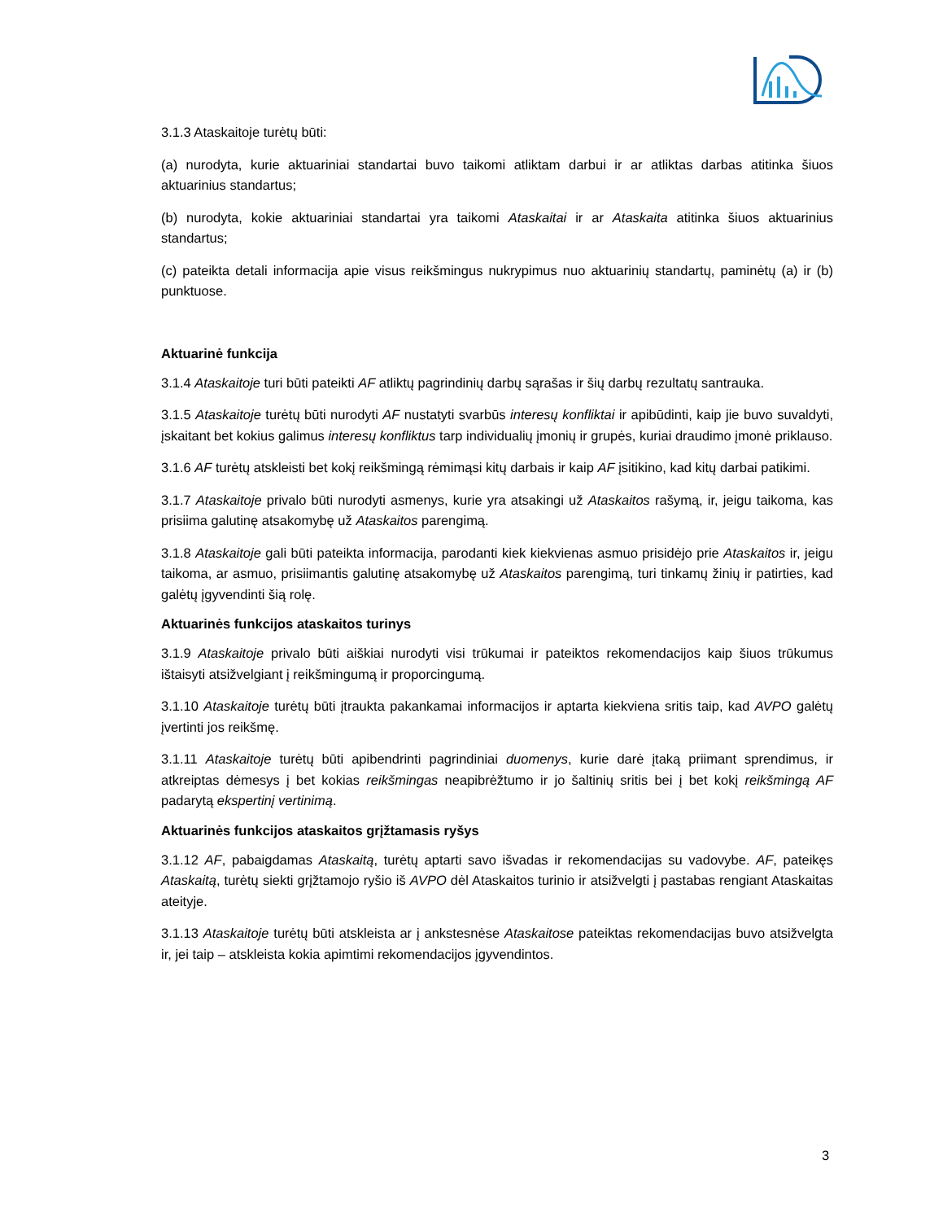3.1.3 Ataskaitoje turėtų būti:
(a) nurodyta, kurie aktuariniai standartai buvo taikomi atliktam darbui ir ar atliktas darbas atitinka šiuos aktuarinius standartus;
(b) nurodyta, kokie aktuariniai standartai yra taikomi Ataskaitai ir ar Ataskaita atitinka šiuos aktuarinius standartus;
(c) pateikta detali informacija apie visus reikšmingus nukrypimus nuo aktuarinių standartų, paminėtų (a) ir (b) punktuose.
Aktuarinė funkcija
3.1.4 Ataskaitoje turi būti pateikti AF atliktų pagrindinių darbų sąrašas ir šių darbų rezultatų santrauka.
3.1.5 Ataskaitoje turėtų būti nurodyti AF nustatyti svarbūs interesų konfliktai ir apibūdinti, kaip jie buvo suvaldyti, įskaitant bet kokius galimus interesų konfliktus tarp individualių įmonių ir grupės, kuriai draudimo įmonė priklauso.
3.1.6 AF turėtų atskleisti bet kokį reikšmingą rėmimąsi kitų darbais ir kaip AF įsitikino, kad kitų darbai patikimi.
3.1.7 Ataskaitoje privalo būti nurodyti asmenys, kurie yra atsakingi už Ataskaitos rašymą, ir, jeigu taikoma, kas prisiima galutinę atsakomybę už Ataskaitos parengimą.
3.1.8 Ataskaitoje gali būti pateikta informacija, parodanti kiek kiekvienas asmuo prisidėjo prie Ataskaitos ir, jeigu taikoma, ar asmuo, prisiimantis galutinę atsakomybę už Ataskaitos parengimą, turi tinkamų žinių ir patirties, kad galėtų įgyvendinti šią rolę.
Aktuarinės funkcijos ataskaitos turinys
3.1.9 Ataskaitoje privalo būti aiškiai nurodyti visi trūkumai ir pateiktos rekomendacijos kaip šiuos trūkumus ištaisyti atsižvelgiant į reikšmingumą ir proporcingumą.
3.1.10 Ataskaitoje turėtų būti įtraukta pakankamai informacijos ir aptarta kiekviena sritis taip, kad AVPO galėtų įvertinti jos reikšmę.
3.1.11 Ataskaitoje turėtų būti apibendrinti pagrindiniai duomenys, kurie darė įtaką priimant sprendimus, ir atkreiptas dėmesys į bet kokias reikšmingas neapibrėžtumo ir jo šaltinių sritis bei į bet kokį reikšmingą AF padarytą ekspertinį vertinimą.
Aktuarinės funkcijos ataskaitos grįžtamasis ryšys
3.1.12 AF, pabaigdamas Ataskaitą, turėtų aptarti savo išvadas ir rekomendacijas su vadovybe. AF, pateikęs Ataskaitą, turėtų siekti grįžtamojo ryšio iš AVPO dėl Ataskaitos turinio ir atsižvelgti į pastabas rengiant Ataskaitas ateityje.
3.1.13 Ataskaitoje turėtų būti atskleista ar į ankstesnėse Ataskaitose pateiktas rekomendacijas buvo atsižvelgta ir, jei taip – atskleista kokia apimtimi rekomendacijos įgyvendintos.
3